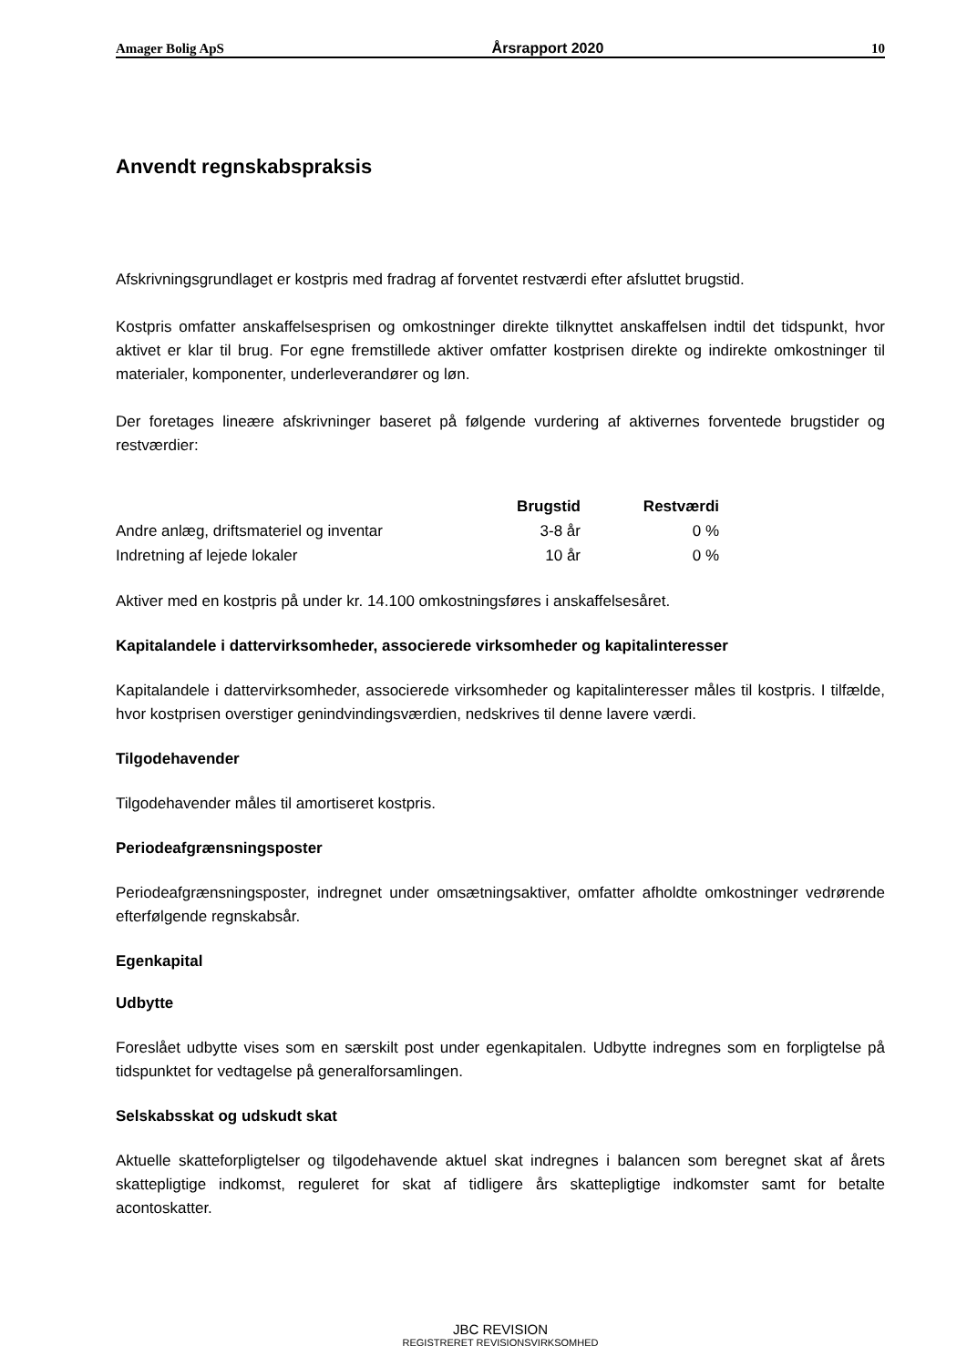Amager Bolig ApS Årsrapport 2020 10
Anvendt regnskabspraksis
Afskrivningsgrundlaget er kostpris med fradrag af forventet restværdi efter afsluttet brugstid.
Kostpris omfatter anskaffelsesprisen og omkostninger direkte tilknyttet anskaffelsen indtil det tidspunkt, hvor aktivet er klar til brug. For egne fremstillede aktiver omfatter kostprisen direkte og indirekte omkostninger til materialer, komponenter, underleverandører og løn.
Der foretages lineære afskrivninger baseret på følgende vurdering af aktivernes forventede brugstider og restværdier:
| | Brugstid | Restværdi |
| --- | --- | --- |
| Andre anlæg, driftsmateriel og inventar | 3-8 år | 0 % |
| Indretning af lejede lokaler | 10 år | 0 % |
Aktiver med en kostpris på under kr. 14.100 omkostningsføres i anskaffelsesåret.
Kapitalandele i dattervirksomheder, associerede virksomheder og kapitalinteresser
Kapitalandele i dattervirksomheder, associerede virksomheder og kapitalinteresser måles til kostpris. I tilfælde, hvor kostprisen overstiger genindvindingsværdien, nedskrives til denne lavere værdi.
Tilgodehavender
Tilgodehavender måles til amortiseret kostpris.
Periodeafgrænsningsposter
Periodeafgrænsningsposter, indregnet under omsætningsaktiver, omfatter afholdte omkostninger vedrørende efterfølgende regnskabsår.
Egenkapital
Udbytte
Foreslået udbytte vises som en særskilt post under egenkapitalen. Udbytte indregnes som en forpligtelse på tidspunktet for vedtagelse på generalforsamlingen.
Selskabsskat og udskudt skat
Aktuelle skatteforpligtelser og tilgodehavende aktuel skat indregnes i balancen som beregnet skat af årets skattepligtige indkomst, reguleret for skat af tidligere års skattepligtige indkomster samt for betalte acontoskatter.
JBC REVISION
REGISTRERET REVISIONSVIRKSOMHED